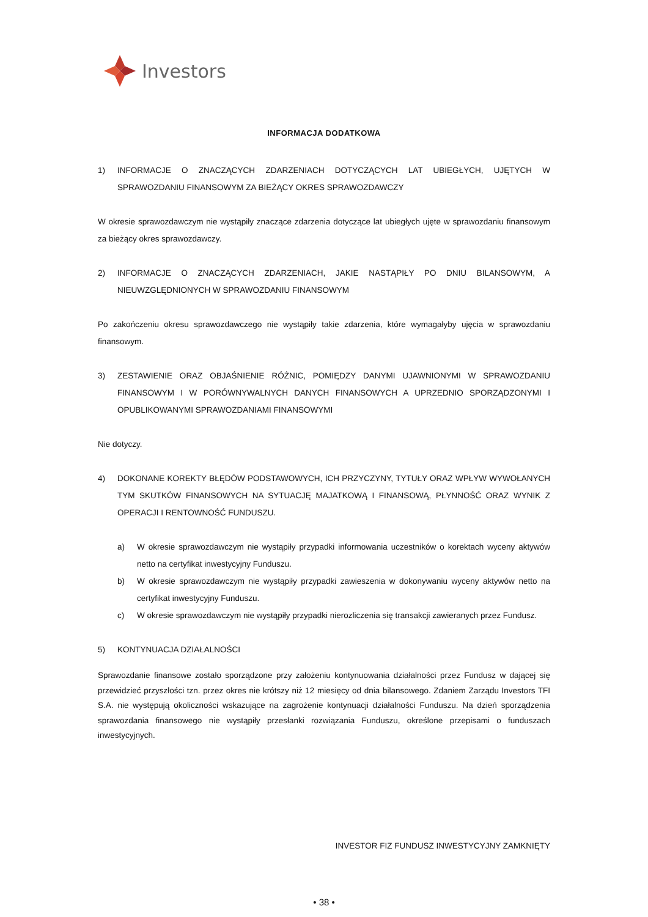Investors
INFORMACJA DODATKOWA
1) INFORMACJE O ZNACZĄCYCH ZDARZENIACH DOTYCZĄCYCH LAT UBIEGŁYCH, UJĘTYCH W SPRAWOZDANIU FINANSOWYM ZA BIEŻĄCY OKRES SPRAWOZDAWCZY
W okresie sprawozdawczym nie wystąpiły znaczące zdarzenia dotyczące lat ubiegłych ujęte w sprawozdaniu finansowym za bieżący okres sprawozdawczy.
2) INFORMACJE O ZNACZĄCYCH ZDARZENIACH, JAKIE NASTĄPIŁY PO DNIU BILANSOWYM, A NIEUWZGLĘDNIONYCH W SPRAWOZDANIU FINANSOWYM
Po zakończeniu okresu sprawozdawczego nie wystąpiły takie zdarzenia, które wymagałyby ujęcia w sprawozdaniu finansowym.
3) ZESTAWIENIE ORAZ OBJAŚNIENIE RÓŻNIC, POMIĘDZY DANYMI UJAWNIONYMI W SPRAWOZDANIU FINANSOWYM I W PORÓWNYWALNYCH DANYCH FINANSOWYCH A UPRZEDNIO SPORZĄDZONYMI I OPUBLIKOWANYMI SPRAWOZDANIAMI FINANSOWYMI
Nie dotyczy.
4) DOKONANE KOREKTY BŁĘDÓW PODSTAWOWYCH, ICH PRZYCZYNY, TYTUŁY ORAZ WPŁYW WYWOŁANYCH TYM SKUTKÓW FINANSOWYCH NA SYTUACJĘ MAJATKOWĄ I FINANSOWĄ, PŁYNNOŚĆ ORAZ WYNIK Z OPERACJI I RENTOWNOŚĆ FUNDUSZU.
a) W okresie sprawozdawczym nie wystąpiły przypadki informowania uczestników o korektach wyceny aktywów netto na certyfikat inwestycyjny Funduszu.
b) W okresie sprawozdawczym nie wystąpiły przypadki zawieszenia w dokonywaniu wyceny aktywów netto na certyfikat inwestycyjny Funduszu.
c) W okresie sprawozdawczym nie wystąpiły przypadki nierozliczenia się transakcji zawieranych przez Fundusz.
5) KONTYNUACJA DZIAŁALNOŚCI
Sprawozdanie finansowe zostało sporządzone przy założeniu kontynuowania działalności przez Fundusz w dającej się przewidzieć przyszłości tzn. przez okres nie krótszy niż 12 miesięcy od dnia bilansowego. Zdaniem Zarządu Investors TFI S.A. nie występują okoliczności wskazujące na zagrożenie kontynuacji działalności Funduszu. Na dzień sporządzenia sprawozdania finansowego nie wystąpiły przesłanki rozwiązania Funduszu, określone przepisami o funduszach inwestycyjnych.
INVESTOR FIZ FUNDUSZ INWESTYCYJNY ZAMKNIĘTY
• 38 •